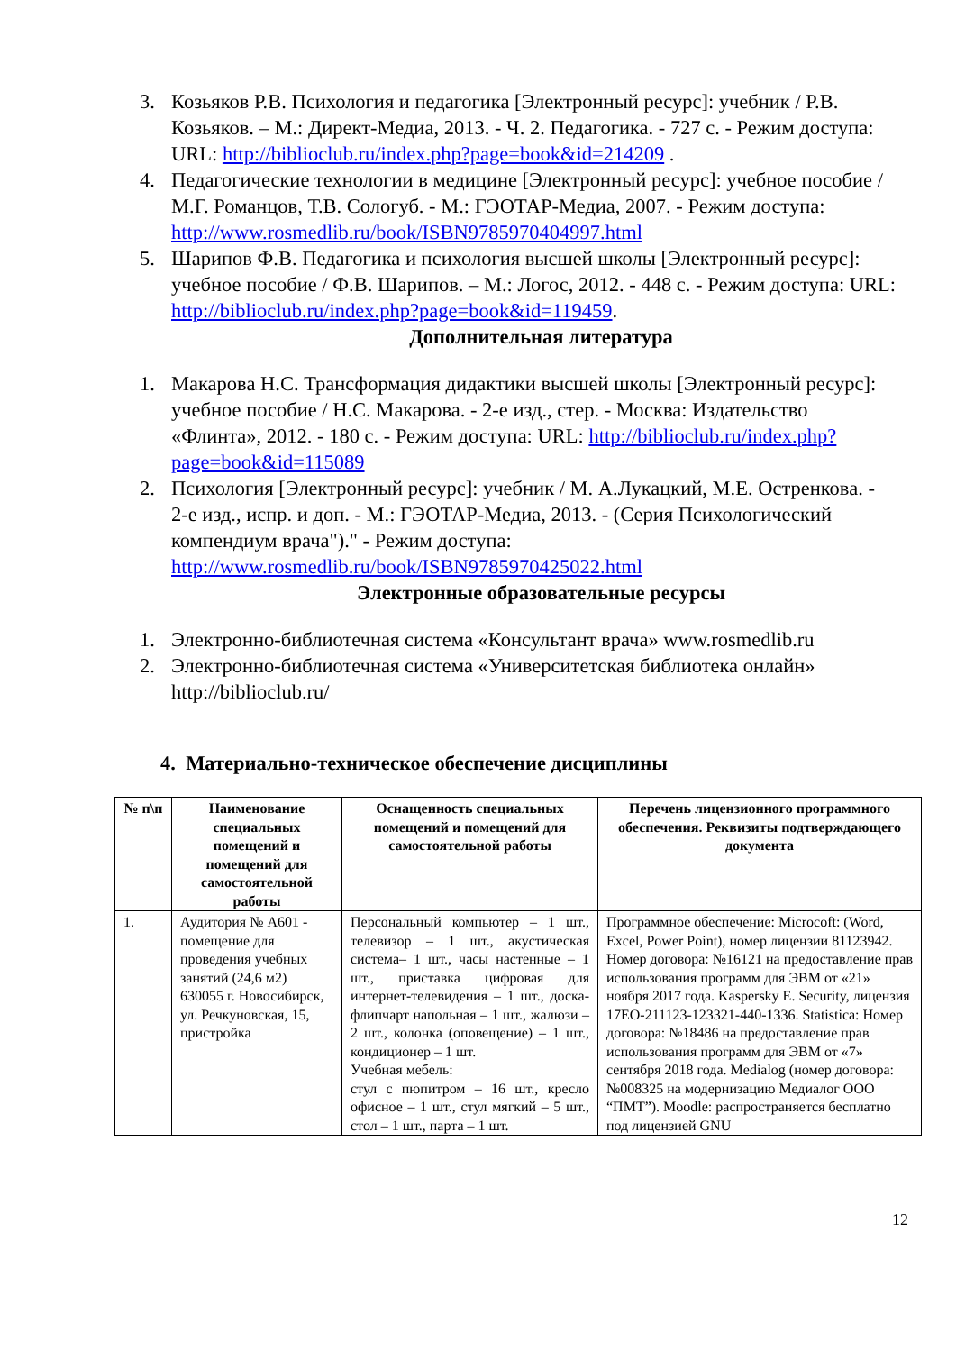3. Козьяков Р.В. Психология и педагогика [Электронный ресурс]: учебник / Р.В. Козьяков. – М.: Директ-Медиа, 2013. - Ч. 2. Педагогика. - 727 с. - Режим доступа: URL: http://biblioclub.ru/index.php?page=book&id=214209 .
4. Педагогические технологии в медицине [Электронный ресурс]: учебное пособие / М.Г. Романцов, Т.В. Сологуб. - М.: ГЭОТАР-Медиа, 2007. - Режим доступа: http://www.rosmedlib.ru/book/ISBN9785970404997.html
5. Шарипов Ф.В. Педагогика и психология высшей школы [Электронный ресурс]: учебное пособие / Ф.В. Шарипов. – М.: Логос, 2012. - 448 с. - Режим доступа: URL: http://biblioclub.ru/index.php?page=book&id=119459.
Дополнительная литература
1. Макарова Н.С. Трансформация дидактики высшей школы [Электронный ресурс]: учебное пособие / Н.С. Макарова. - 2-е изд., стер. - Москва: Издательство «Флинта», 2012. - 180 с. - Режим доступа: URL: http://biblioclub.ru/index.php?page=book&id=115089
2. Психология [Электронный ресурс]: учебник / М. А.Лукацкий, М.Е. Остренкова. - 2-е изд., испр. и доп. - М.: ГЭОТАР-Медиа, 2013. - (Серия Психологический компендиум врача")." - Режим доступа: http://www.rosmedlib.ru/book/ISBN9785970425022.html
Электронные образовательные ресурсы
1. Электронно-библиотечная система «Консультант врача» www.rosmedlib.ru
2. Электронно-библиотечная система «Университетская библиотека онлайн» http://biblioclub.ru/
4. Материально-техническое обеспечение дисциплины
| № п\п | Наименование специальных помещений и помещений для самостоятельной работы | Оснащенность специальных помещений и помещений для самостоятельной работы | Перечень лицензионного программного обеспечения. Реквизиты подтверждающего документа |
| --- | --- | --- | --- |
| 1. | Аудитория № А601 - помещение для проведения учебных занятий (24,6 м2) 630055 г. Новосибирск, ул. Речкуновская, 15, пристройка | Персональный компьютер – 1 шт., телевизор – 1 шт., акустическая система– 1 шт., часы настенные – 1 шт., приставка цифровая для интернет-телевидения – 1 шт., доска-флипчарт напольная – 1 шт., жалюзи – 2 шт., колонка (оповещение) – 1 шт., кондиционер – 1 шт. Учебная мебель: стул с пюпитром – 16 шт., кресло офисное – 1 шт., стул мягкий – 5 шт., стол – 1 шт., парта – 1 шт. | Программное обеспечение: Microcoft: (Word, Excel, Power Point), номер лицензии 81123942. Номер договора: №16121 на предоставление прав использования программ для ЭВМ от «21» ноября 2017 года. Kaspersky E. Security, лицензия 17EO-211123-123321-440-1336. Statistica: Номер договора: №18486 на предоставление прав использования программ для ЭВМ от «7» сентября 2018 года. Medialog (номер договора: №008325 на модернизацию Медиалог ООО “ПМТ”). Moodle: распространяется бесплатно под лицензией GNU |
12